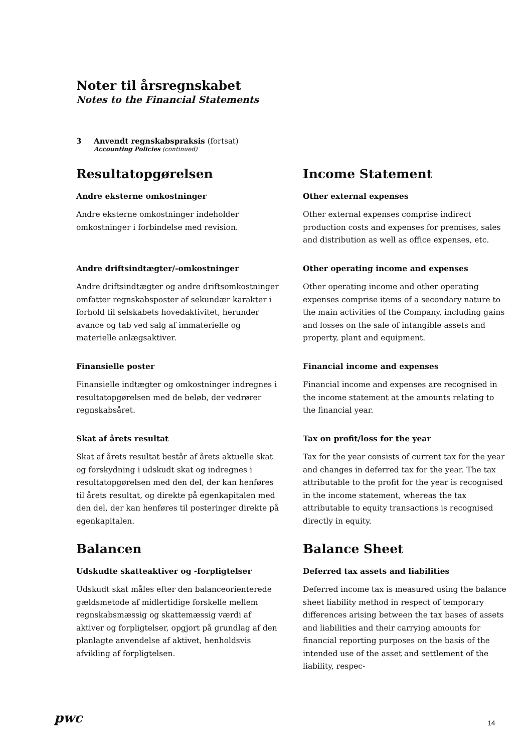Noter til årsregnskabet
Notes to the Financial Statements
3 Anvendt regnskabspraksis (fortsat)
Accounting Policies (continued)
Resultatopgørelsen
Andre eksterne omkostninger
Andre eksterne omkostninger indeholder omkostninger i forbindelse med revision.
Andre driftsindtægter/-omkostninger
Andre driftsindtægter og andre driftsomkostninger omfatter regnskabsposter af sekundær karakter i forhold til selskabets hovedaktivitet, herunder avance og tab ved salg af immaterielle og materielle anlægsaktiver.
Finansielle poster
Finansielle indtægter og omkostninger indregnes i resultatopgørelsen med de beløb, der vedrører regnskabsåret.
Skat af årets resultat
Skat af årets resultat består af årets aktuelle skat og forskydning i udskudt skat og indregnes i resultatopgørelsen med den del, der kan henføres til årets resultat, og direkte på egenkapitalen med den del, der kan henføres til posteringer direkte på egenkapitalen.
Balancen
Udskudte skatteaktiver og -forpligtelser
Udskudt skat måles efter den balanceorienterede gældsmetode af midlertidige forskelle mellem regnskabsmæssig og skattemæssig værdi af aktiver og forpligtelser, opgjort på grundlag af den planlagte anvendelse af aktivet, henholdsvis afvikling af forpligtelsen.
Income Statement
Other external expenses
Other external expenses comprise indirect production costs and expenses for premises, sales and distribution as well as office expenses, etc.
Other operating income and expenses
Other operating income and other operating expenses comprise items of a secondary nature to the main activities of the Company, including gains and losses on the sale of intangible assets and property, plant and equipment.
Financial income and expenses
Financial income and expenses are recognised in the income statement at the amounts relating to the financial year.
Tax on profit/loss for the year
Tax for the year consists of current tax for the year and changes in deferred tax for the year. The tax attributable to the profit for the year is recognised in the income statement, whereas the tax attributable to equity transactions is recognised directly in equity.
Balance Sheet
Deferred tax assets and liabilities
Deferred income tax is measured using the balance sheet liability method in respect of temporary differences arising between the tax bases of assets and liabilities and their carrying amounts for financial reporting purposes on the basis of the intended use of the asset and settlement of the liability, respec-
pwc 14